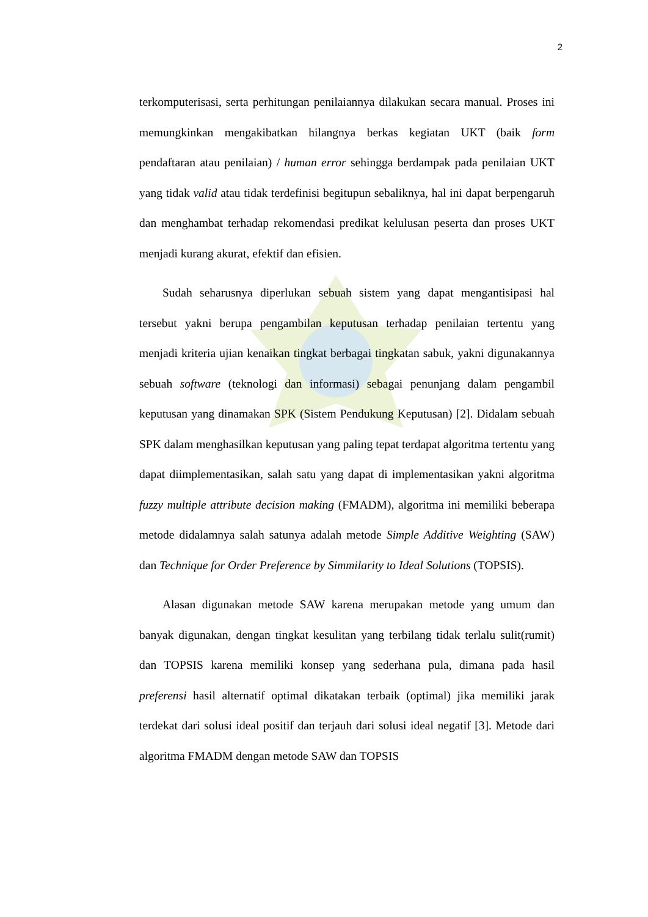2
terkomputerisasi, serta perhitungan penilaiannya dilakukan secara manual. Proses ini memungkinkan mengakibatkan hilangnya berkas kegiatan UKT (baik form pendaftaran atau penilaian) / human error sehingga berdampak pada penilaian UKT yang tidak valid atau tidak terdefinisi begitupun sebaliknya, hal ini dapat berpengaruh dan menghambat terhadap rekomendasi predikat kelulusan peserta dan proses UKT menjadi kurang akurat, efektif dan efisien.
Sudah seharusnya diperlukan sebuah sistem yang dapat mengantisipasi hal tersebut yakni berupa pengambilan keputusan terhadap penilaian tertentu yang menjadi kriteria ujian kenaikan tingkat berbagai tingkatan sabuk, yakni digunakannya sebuah software (teknologi dan informasi) sebagai penunjang dalam pengambil keputusan yang dinamakan SPK (Sistem Pendukung Keputusan) [2]. Didalam sebuah SPK dalam menghasilkan keputusan yang paling tepat terdapat algoritma tertentu yang dapat diimplementasikan, salah satu yang dapat di implementasikan yakni algoritma fuzzy multiple attribute decision making (FMADM), algoritma ini memiliki beberapa metode didalamnya salah satunya adalah metode Simple Additive Weighting (SAW) dan Technique for Order Preference by Simmilarity to Ideal Solutions (TOPSIS).
Alasan digunakan metode SAW karena merupakan metode yang umum dan banyak digunakan, dengan tingkat kesulitan yang terbilang tidak terlalu sulit(rumit) dan TOPSIS karena memiliki konsep yang sederhana pula, dimana pada hasil preferensi hasil alternatif optimal dikatakan terbaik (optimal) jika memiliki jarak terdekat dari solusi ideal positif dan terjauh dari solusi ideal negatif [3]. Metode dari algoritma FMADM dengan metode SAW dan TOPSIS